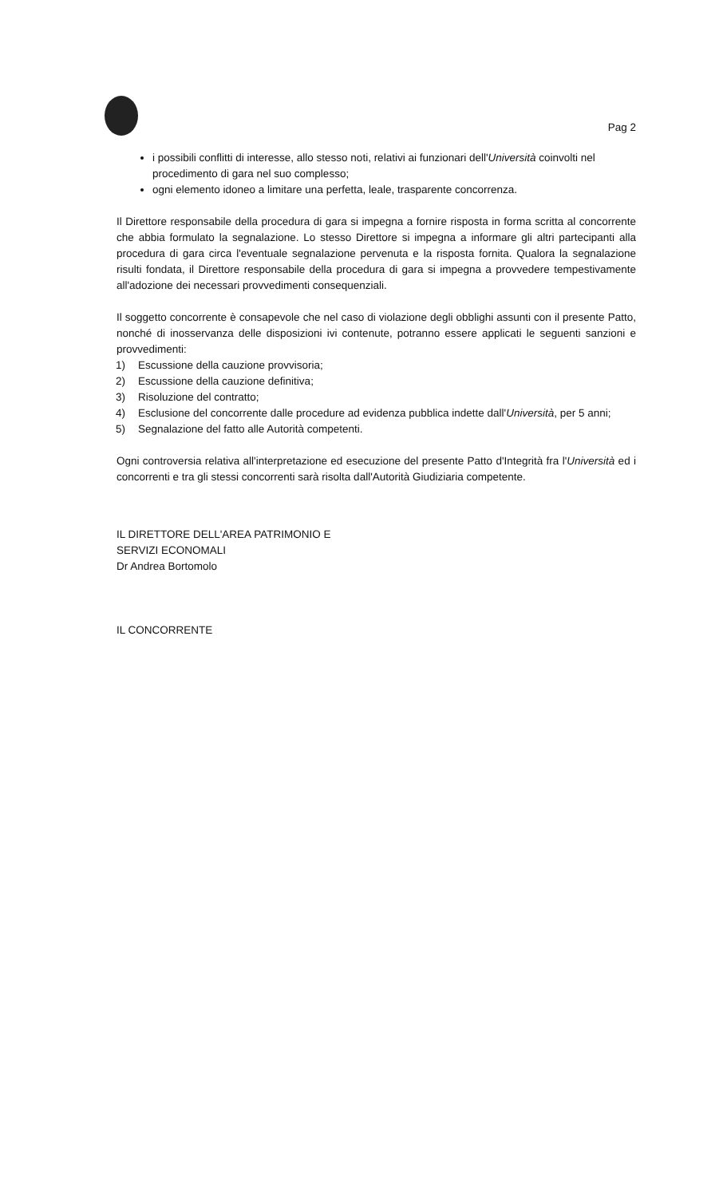Pag 2
i possibili conflitti di interesse, allo stesso noti, relativi ai funzionari dell'Università coinvolti nel procedimento di gara nel suo complesso;
ogni elemento idoneo a limitare una perfetta, leale, trasparente concorrenza.
Il Direttore responsabile della procedura di gara si impegna a fornire risposta in forma scritta al concorrente che abbia formulato la segnalazione. Lo stesso Direttore si impegna a informare gli altri partecipanti alla procedura di gara circa l'eventuale segnalazione pervenuta e la risposta fornita. Qualora la segnalazione risulti fondata, il Direttore responsabile della procedura di gara si impegna a provvedere tempestivamente all'adozione dei necessari provvedimenti consequenziali.
Il soggetto concorrente è consapevole che nel caso di violazione degli obblighi assunti con il presente Patto, nonché di inosservanza delle disposizioni ivi contenute, potranno essere applicati le seguenti sanzioni e provvedimenti:
1) Escussione della cauzione provvisoria;
2) Escussione della cauzione definitiva;
3) Risoluzione del contratto;
4) Esclusione del concorrente dalle procedure ad evidenza pubblica indette dall'Università, per 5 anni;
5) Segnalazione del fatto alle Autorità competenti.
Ogni controversia relativa all'interpretazione ed esecuzione del presente Patto d'Integrità fra l'Università ed i concorrenti e tra gli stessi concorrenti sarà risolta dall'Autorità Giudiziaria competente.
IL DIRETTORE DELL'AREA PATRIMONIO E
SERVIZI ECONOMALI
Dr Andrea Bortomolo
IL CONCORRENTE